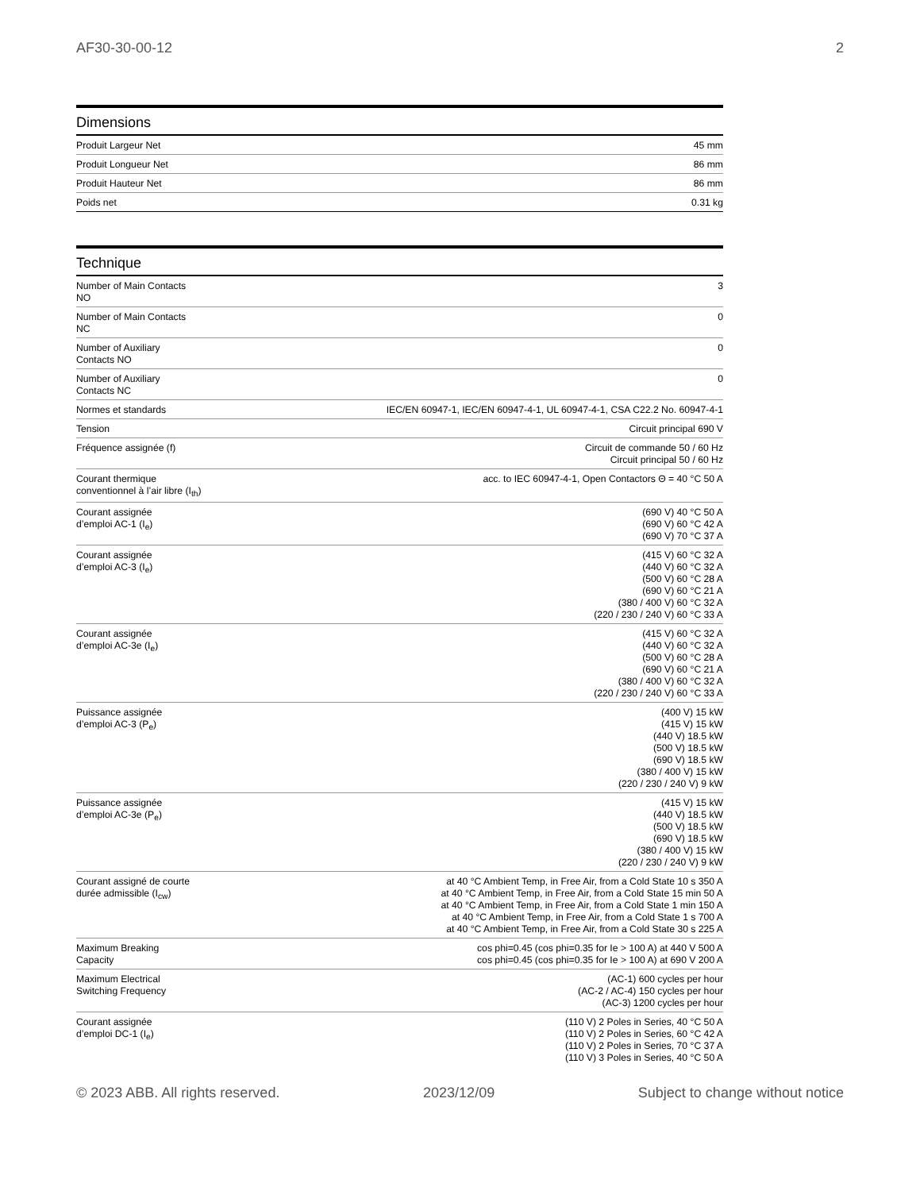AF30-30-00-12 2
Dimensions
| Produit Largeur Net | 45 mm |
| Produit Longueur Net | 86 mm |
| Produit Hauteur Net | 86 mm |
| Poids net | 0.31 kg |
Technique
| Number of Main Contacts NO | 3 |
| Number of Main Contacts NC | 0 |
| Number of Auxiliary Contacts NO | 0 |
| Number of Auxiliary Contacts NC | 0 |
| Normes et standards | IEC/EN 60947-1, IEC/EN 60947-4-1, UL 60947-4-1, CSA C22.2 No. 60947-4-1 |
| Tension | Circuit principal 690 V |
| Fréquence assignée (f) | Circuit de commande 50 / 60 Hz Circuit principal 50 / 60 Hz |
| Courant thermique conventionnel à l’air libre (I<sub>th</sub>) | acc. to IEC 60947-4-1, Open Contactors Θ = 40 °C 50 A |
| Courant assignée d’emploi AC-1 (I<sub>e</sub>) | (690 V) 40 °C 50 A (690 V) 60 °C 42 A (690 V) 70 °C 37 A |
| Courant assignée d’emploi AC-3 (I<sub>e</sub>) | (415 V) 60 °C 32 A (440 V) 60 °C 32 A (500 V) 60 °C 28 A (690 V) 60 °C 21 A (380 / 400 V) 60 °C 32 A (220 / 230 / 240 V) 60 °C 33 A |
| Courant assignée d’emploi AC-3e (I<sub>e</sub>) | (415 V) 60 °C 32 A (440 V) 60 °C 32 A (500 V) 60 °C 28 A (690 V) 60 °C 21 A (380 / 400 V) 60 °C 32 A (220 / 230 / 240 V) 60 °C 33 A |
| Puissance assignée d’emploi AC-3 (P<sub>e</sub>) | (400 V) 15 kW (415 V) 15 kW (440 V) 18.5 kW (500 V) 18.5 kW (690 V) 18.5 kW (380 / 400 V) 15 kW (220 / 230 / 240 V) 9 kW |
| Puissance assignée d’emploi AC-3e (P<sub>e</sub>) | (415 V) 15 kW (440 V) 18.5 kW (500 V) 18.5 kW (690 V) 18.5 kW (380 / 400 V) 15 kW (220 / 230 / 240 V) 9 kW |
| Courant assigné de courte durée admissible (I<sub>cw</sub>) | at 40 °C Ambient Temp, in Free Air, from a Cold State 10 s 350 A at 40 °C Ambient Temp, in Free Air, from a Cold State 15 min 50 A at 40 °C Ambient Temp, in Free Air, from a Cold State 1 min 150 A at 40 °C Ambient Temp, in Free Air, from a Cold State 1 s 700 A at 40 °C Ambient Temp, in Free Air, from a Cold State 30 s 225 A |
| Maximum Breaking Capacity | cos phi=0.45 (cos phi=0.35 for Ie > 100 A) at 440 V 500 A cos phi=0.45 (cos phi=0.35 for Ie > 100 A) at 690 V 200 A |
| Maximum Electrical Switching Frequency | (AC-1) 600 cycles per hour (AC-2 / AC-4) 150 cycles per hour (AC-3) 1200 cycles per hour |
| Courant assignée d’emploi DC-1 (I<sub>e</sub>) | (110 V) 2 Poles in Series, 40 °C 50 A (110 V) 2 Poles in Series, 60 °C 42 A (110 V) 2 Poles in Series, 70 °C 37 A (110 V) 3 Poles in Series, 40 °C 50 A |
© 2023 ABB. All rights reserved. 2023/12/09 Subject to change without notice